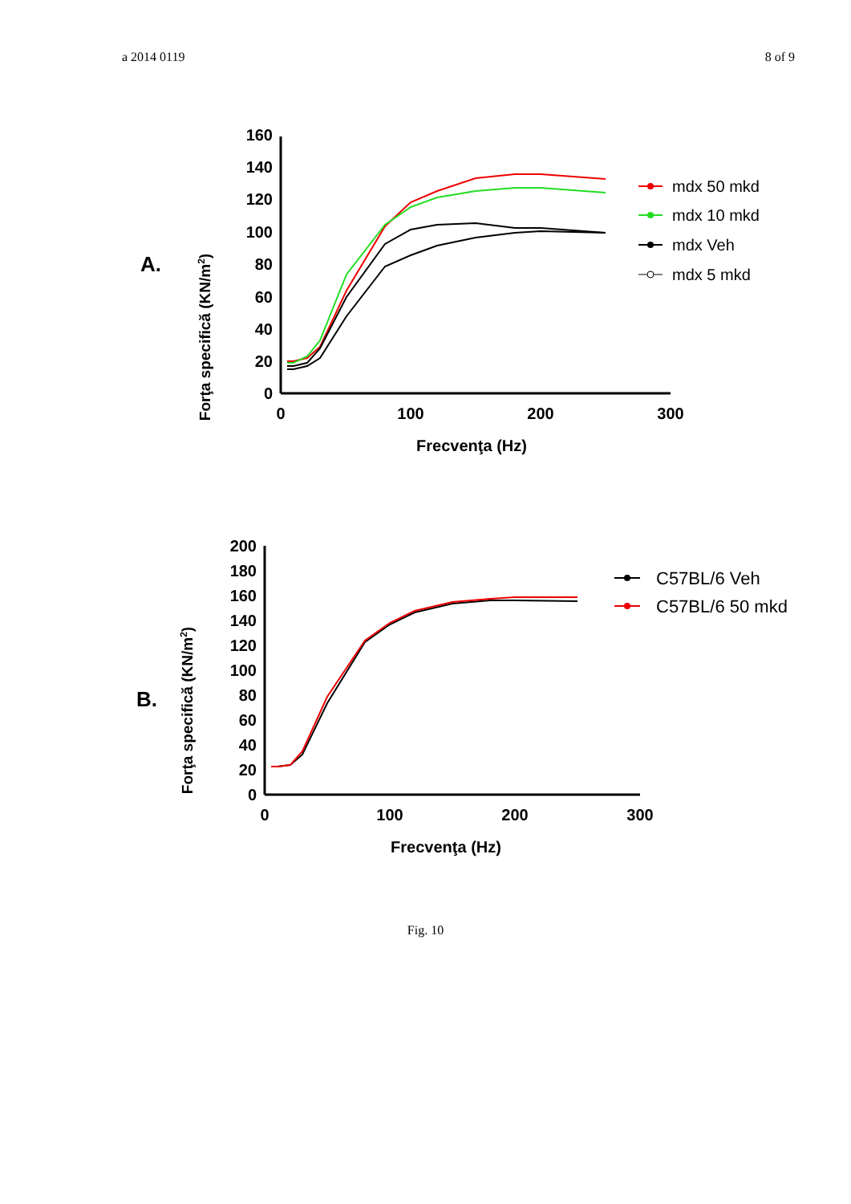a 2014 0119 8 of 9
A.
Forţa specifică (KN/m2)
0
20
40
60
80
100
120
140
160
0
100
200
300
Frecvenţa (Hz)
mdx 50 mkd
mdx 10 mkd
mdx Veh
mdx 5 mkd
B.
Forţa specifică (KN/m2)
0
20
40
60
80
100
120
140
160
180
200
0
100
200
300
Frecvenţa (Hz)
C57BL/6 Veh
C57BL/6 50 mkd
Fig. 10